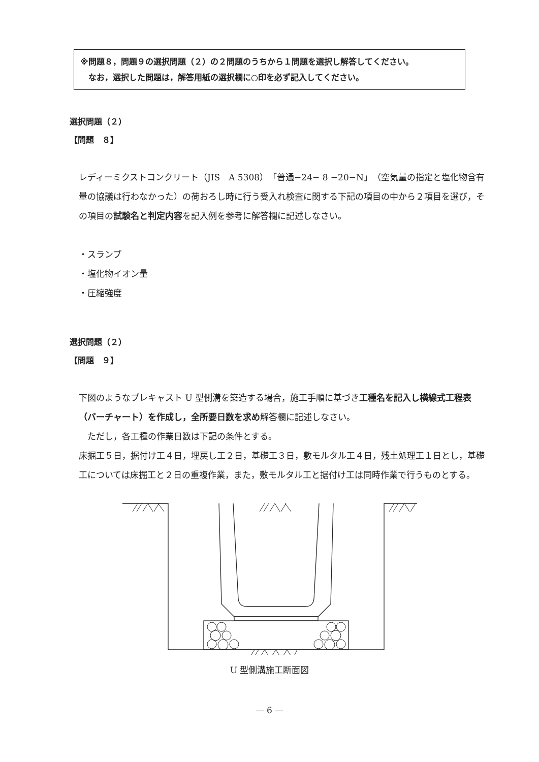※問題８，問題９の選択問題（２）の２問題のうちから１問題を選択し解答してください。
　なお，選択した問題は，解答用紙の選択欄に○印を必ず記入してください。
選択問題（２）
【問題　８】
レディーミクストコンクリート（JIS　A 5308）「普通−24− 8 −20−N」（空気量の指定と塩化物含有量の協議は行わなかった）の荷おろし時に行う受入れ検査に関する下記の項目の中から２項目を選び，その項目の試験名と判定内容を記入例を参考に解答欄に記述しなさい。
・スランプ
・塩化物イオン量
・圧縮強度
選択問題（２）
【問題　９】
下図のようなプレキャスト U 型側溝を築造する場合，施工手順に基づき工種名を記入し横線式工程表（バーチャート）を作成し，全所要日数を求め解答欄に記述しなさい。
　ただし，各工種の作業日数は下記の条件とする。
床掘工５日，据付け工４日，埋戻し工２日，基礎工３日，敷モルタル工４日，残土処理工１日とし，基礎工については床掘工と２日の重複作業，また，敷モルタル工と据付け工は同時作業で行うものとする。
U 型側溝施工断面図
— 6 —